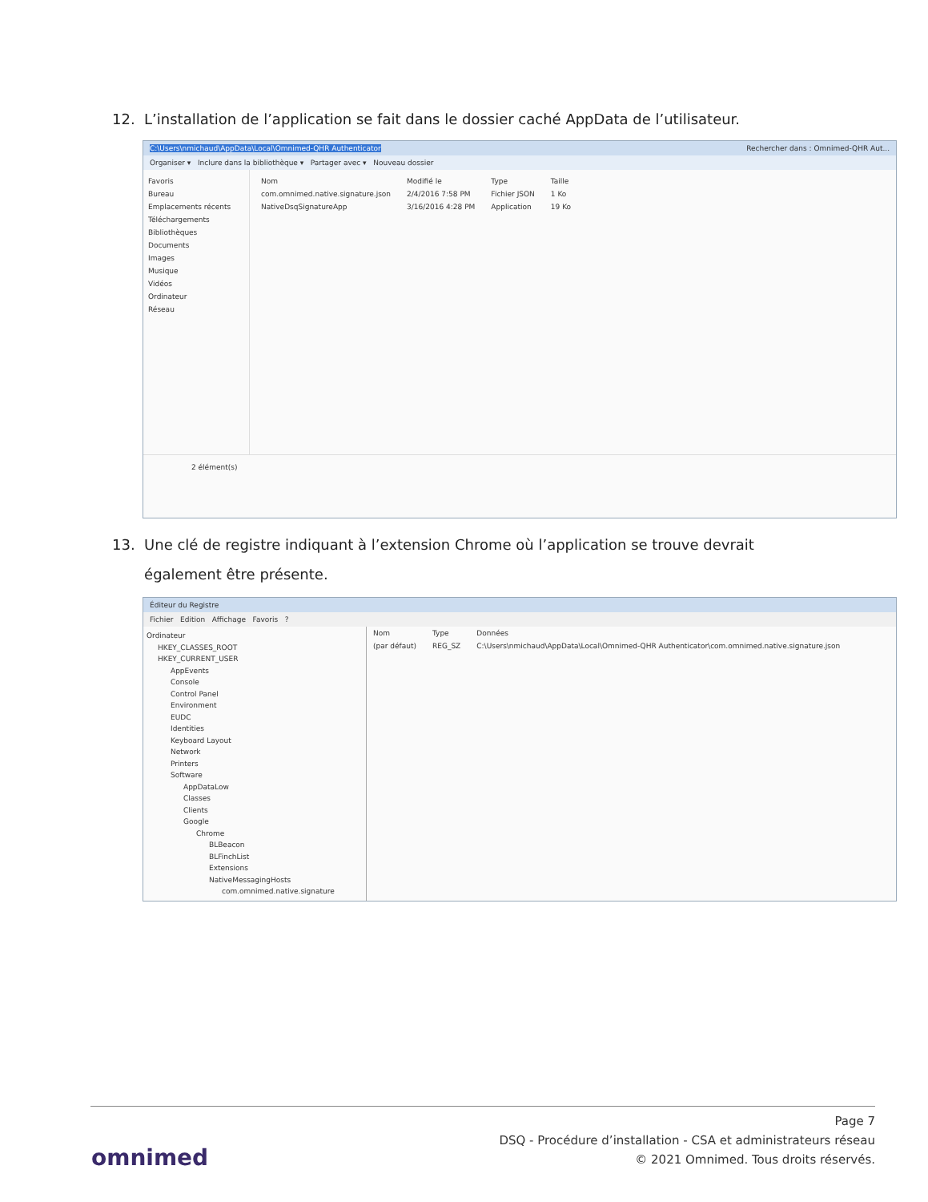12. L’installation de l’application se fait dans le dossier caché AppData de l’utilisateur.
C:\Users\nmichaud\AppData\Local\Omnimed-QHR Authenticator Rechercher dans : Omnimed-QHR Aut...
Organiser ▾ Inclure dans la bibliothèque ▾ Partager avec ▾ Nouveau dossier
Favoris
Bureau
Emplacements récents
Téléchargements
Bibliothèques
Documents
Images
Musique
Vidéos
Ordinateur
Réseau
| Nom | Modifié le | Type | Taille |
| --- | --- | --- | --- |
| com.omnimed.native.signature.json | 2/4/2016 7:58 PM | Fichier JSON | 1 Ko |
| NativeDsqSignatureApp | 3/16/2016 4:28 PM | Application | 19 Ko |
2 élément(s)
13. Une clé de registre indiquant à l’extension Chrome où l’application se trouve devrait
également être présente.
Éditeur du Registre
Fichier Edition Affichage Favoris ?
Ordinateur
HKEY_CLASSES_ROOT
HKEY_CURRENT_USER
AppEvents
Console
Control Panel
Environment
EUDC
Identities
Keyboard Layout
Network
Printers
Software
AppDataLow
Classes
Clients
Google
Chrome
BLBeacon
BLFinchList
Extensions
NativeMessagingHosts
com.omnimed.native.signature
| Nom | Type | Données |
| --- | --- | --- |
| (par défaut) | REG_SZ | C:\Users\nmichaud\AppData\Local\Omnimed-QHR Authenticator\com.omnimed.native.signature.json |
Page 7
DSQ - Procédure d’installation - CSA et administrateurs réseau
© 2021 Omnimed. Tous droits réservés.
omnimed